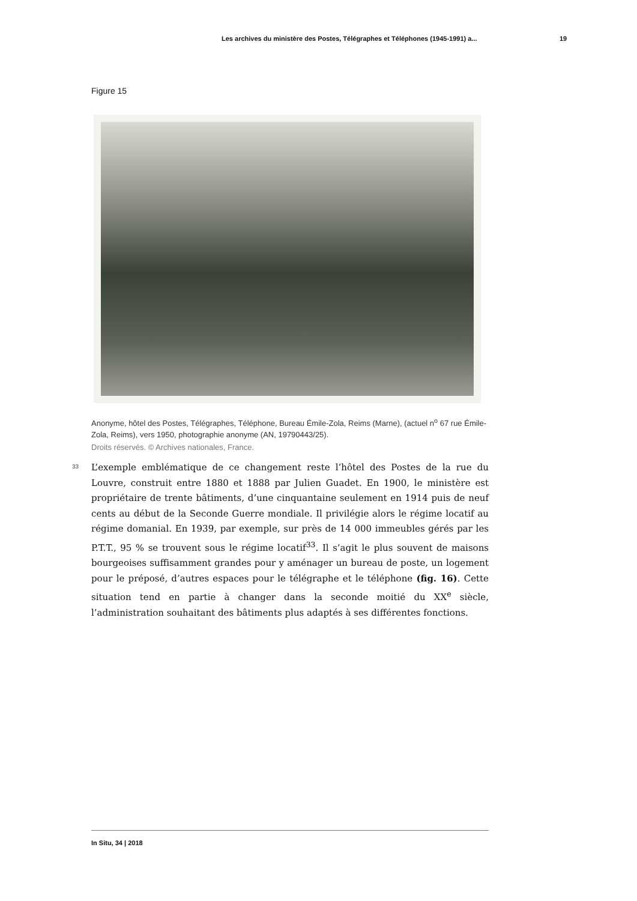Les archives du ministère des Postes, Télégraphes et Téléphones (1945-1991) a... 19
Figure 15
Anonyme, hôtel des Postes, Télégraphes, Téléphone, Bureau Émile-Zola, Reims (Marne), (actuel n<sup>o</sup> 67 rue Émile-Zola, Reims), vers 1950, photographie anonyme (AN, 19790443/25).
Droits réservés. © Archives nationales, France.
33
L’exemple emblématique de ce changement reste l’hôtel des Postes de la rue du Louvre, construit entre 1880 et 1888 par Julien Guadet. En 1900, le ministère est propriétaire de trente bâtiments, d’une cinquantaine seulement en 1914 puis de neuf cents au début de la Seconde Guerre mondiale. Il privilégie alors le régime locatif au régime domanial. En 1939, par exemple, sur près de 14 000 immeubles gérés par les P.T.T., 95 % se trouvent sous le régime locatif<sup>33</sup>. Il s’agit le plus souvent de maisons bourgeoises suffisamment grandes pour y aménager un bureau de poste, un logement pour le préposé, d’autres espaces pour le télégraphe et le téléphone (fig. 16). Cette situation tend en partie à changer dans la seconde moitié du XX<sup>e</sup> siècle, l’administration souhaitant des bâtiments plus adaptés à ses différentes fonctions.
In Situ, 34 | 2018